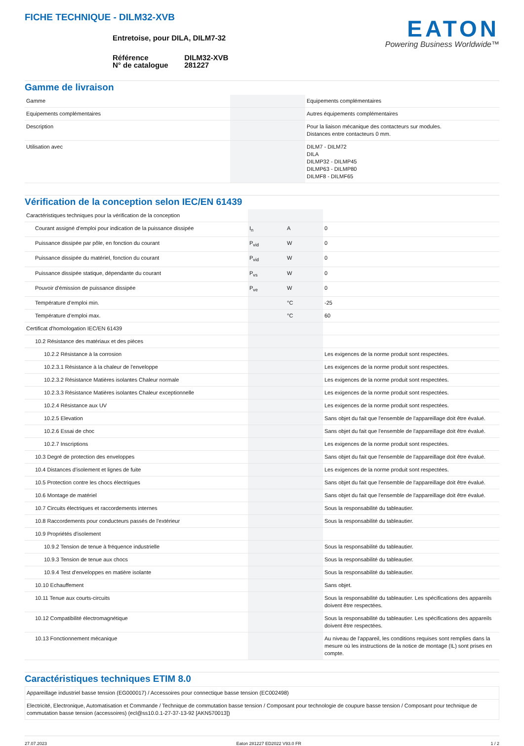FICHE TECHNIQUE - DILM32-XVB
Entretoise, pour DILA, DILM7-32
| Référence N° de catalogue | DILM32-XVB 281227 |
EATON
Powering Business Worldwide™
Gamme de livraison
| Gamme | | | Equipements complémentaires |
| Equipements complémentaires | | | Autres équipements complémentaires |
| Description | | | Pour la liaison mécanique des contacteurs sur modules. Distances entre contacteurs 0 mm. |
| Utilisation avec | | | DILM7 - DILM72 DILA DILMP32 - DILMP45 DILMP63 - DILMP80 DILMF8 - DILMF65 |
Vérification de la conception selon IEC/EN 61439
| Caractéristiques techniques pour la vérification de la conception | | | |
| Courant assigné d'emploi pour indication de la puissance dissipée | I<sub>n</sub> | A | 0 |
| Puissance dissipée par pôle, en fonction du courant | P<sub>vid</sub> | W | 0 |
| Puissance dissipée du matériel, fonction du courant | P<sub>vid</sub> | W | 0 |
| Puissance dissipée statique, dépendante du courant | P<sub>vs</sub> | W | 0 |
| Pouvoir d'émission de puissance dissipée | P<sub>ve</sub> | W | 0 |
| Température d’emploi min. | | °C | -25 |
| Température d’emploi max. | | °C | 60 |
| Certificat d'homologation IEC/EN 61439 | | | |
| 10.2 Résistance des matériaux et des pièces | | | |
| 10.2.2 Résistance à la corrosion | | | Les exigences de la norme produit sont respectées. |
| 10.2.3.1 Résistance à la chaleur de l'enveloppe | | | Les exigences de la norme produit sont respectées. |
| 10.2.3.2 Résistance Matières isolantes Chaleur normale | | | Les exigences de la norme produit sont respectées. |
| 10.2.3.3 Résistance Matières isolantes Chaleur exceptionnelle | | | Les exigences de la norme produit sont respectées. |
| 10.2.4 Résistance aux UV | | | Les exigences de la norme produit sont respectées. |
| 10.2.5 Elevation | | | Sans objet du fait que l'ensemble de l'appareillage doit être évalué. |
| 10.2.6 Essai de choc | | | Sans objet du fait que l'ensemble de l'appareillage doit être évalué. |
| 10.2.7 Inscriptions | | | Les exigences de la norme produit sont respectées. |
| 10.3 Degré de protection des enveloppes | | | Sans objet du fait que l'ensemble de l'appareillage doit être évalué. |
| 10.4 Distances d'isolement et lignes de fuite | | | Les exigences de la norme produit sont respectées. |
| 10.5 Protection contre les chocs électriques | | | Sans objet du fait que l'ensemble de l'appareillage doit être évalué. |
| 10.6 Montage de matériel | | | Sans objet du fait que l'ensemble de l'appareillage doit être évalué. |
| 10.7 Circuits électriques et raccordements internes | | | Sous la responsabilité du tableautier. |
| 10.8 Raccordements pour conducteurs passés de l'extérieur | | | Sous la responsabilité du tableautier. |
| 10.9 Propriétés d'isolement | | | |
| 10.9.2 Tension de tenue à fréquence industrielle | | | Sous la responsabilité du tableautier. |
| 10.9.3 Tension de tenue aux chocs | | | Sous la responsabilité du tableautier. |
| 10.9.4 Test d'enveloppes en matière isolante | | | Sous la responsabilité du tableautier. |
| 10.10 Echauffement | | | Sans objet. |
| 10.11 Tenue aux courts-circuits | | | Sous la responsabilité du tableautier. Les spécifications des appareils doivent être respectées. |
| 10.12 Compatibilité électromagnétique | | | Sous la responsabilité du tableautier. Les spécifications des appareils doivent être respectées. |
| 10.13 Fonctionnement mécanique | | | Au niveau de l'appareil, les conditions requises sont remplies dans la mesure où les instructions de la notice de montage (IL) sont prises en compte. |
Caractéristiques techniques ETIM 8.0
| Appareillage industriel basse tension (EG000017) / Accessoires pour connectique basse tension (EC002498) |
| Electricité, Electronique, Automatisation et Commande / Technique de commutation basse tension / Composant pour technologie de coupure basse tension / Composant pour technique de commutation basse tension (accessoires) (ecl@ss10.0.1-27-37-13-92 [AKN570013]) |
27.07.2023 Eaton 281227 ED2022 V93.0 FR 1 / 2